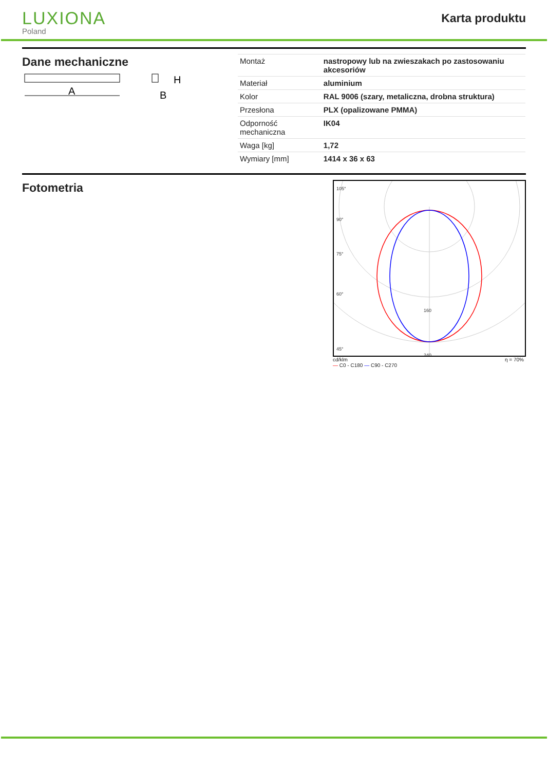LUXIONA
Poland
Karta produktu
Dane mechaniczne
A
H
B
| Montaż | nastropowy lub na zwieszakach po zastosowaniu akcesoriów |
| Materiał | aluminium |
| Kolor | RAL 9006 (szary, metaliczna, drobna struktura) |
| Przesłona | PLX (opalizowane PMMA) |
| Odporność mechaniczna | IK04 |
| Waga [kg] | 1,72 |
| Wymiary [mm] | 1414 x 36 x 63 |
Fotometria
105°
90°
75°
60°
45°
160
240
cd/klm
— C0 - C180 — C90 - C270 η = 70%